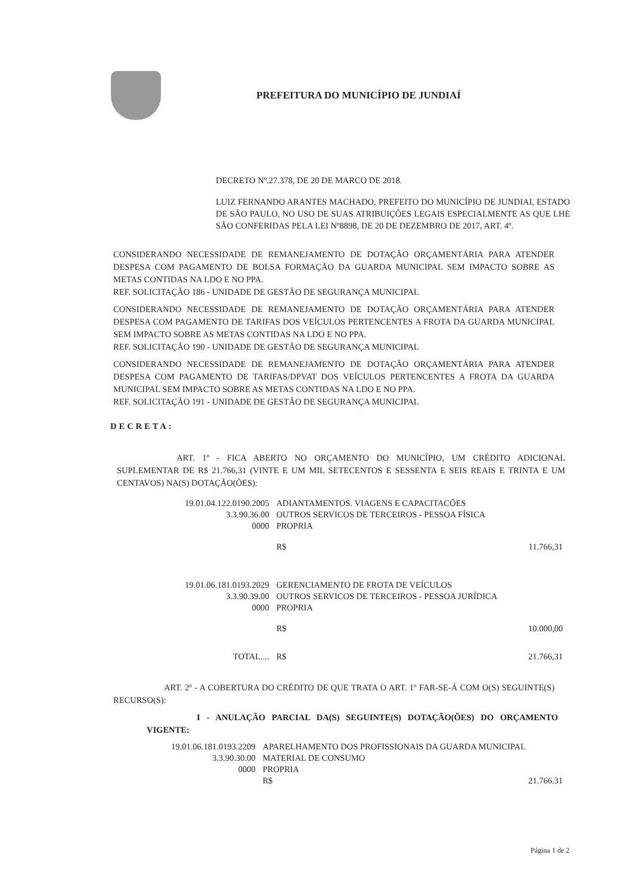PREFEITURA DO MUNICÍPIO DE JUNDIAÍ
DECRETO Nº.27.378, DE 20 DE MARCO DE 2018.
LUIZ FERNANDO ARANTES MACHADO, PREFEITO DO MUNICÍPIO DE JUNDIAI, ESTADO DE SÃO PAULO, NO USO DE SUAS ATRIBUIÇÕES LEGAIS ESPECIALMENTE AS QUE LHE SÃO CONFERIDAS PELA LEI Nº8898, DE 20 DE DEZEMBRO DE 2017, ART. 4º.
CONSIDERANDO NECESSIDADE DE REMANEJAMENTO DE DOTAÇÃO ORÇAMENTÁRIA PARA ATENDER DESPESA COM PAGAMENTO DE BOLSA FORMAÇÃO DA GUARDA MUNICIPAL SEM IMPACTO SOBRE AS METAS CONTIDAS NA LDO E NO PPA.
REF. SOLICITAÇÃO 186 - UNIDADE DE GESTÃO DE SEGURANÇA MUNICIPAL
CONSIDERANDO NECESSIDADE DE REMANEJAMENTO DE DOTAÇÃO ORÇAMENTÁRIA PARA ATENDER DESPESA COM PAGAMENTO DE TARIFAS DOS VEÍCULOS PERTENCENTES A FROTA DA GUARDA MUNICIPAL SEM IMPACTO SOBRE AS METAS CONTIDAS NA LDO E NO PPA.
REF. SOLICITAÇÃO 190 - UNIDADE DE GESTÃO DE SEGURANÇA MUNICIPAL
CONSIDERANDO NECESSIDADE DE REMANEJAMENTO DE DOTAÇÃO ORÇAMENTÁRIA PARA ATENDER DESPESA COM PAGAMENTO DE TARIFAS/DPVAT DOS VEÍCULOS PERTENCENTES A FROTA DA GUARDA MUNICIPAL SEM IMPACTO SOBRE AS METAS CONTIDAS NA LDO E NO PPA.
REF. SOLICITAÇÃO 191 - UNIDADE DE GESTÃO DE SEGURANÇA MUNICIPAL
DECRETA:
ART. 1º - FICA ABERTO NO ORÇAMENTO DO MUNICÍPIO, UM CRÉDITO ADICIONAL SUPLEMENTAR DE R$ 21.766,31 (VINTE E UM MIL SETECENTOS E SESSENTA E SEIS REAIS E TRINTA E UM CENTAVOS) NA(S) DOTAÇÃO(ÕES):
| 19.01.04.122.0190.2005 | ADIANTAMENTOS. VIAGENS E CAPACITACÕES | | |
| 3.3.90.36.00 | OUTROS SERVICOS DE TERCEIROS - PESSOA FÍSICA | | |
| 0000 | PROPRIA | | |
| | | R$ | 11.766,31 |
| 19.01.06.181.0193.2029 | GERENCIAMENTO DE FROTA DE VEÍCULOS | | |
| 3.3.90.39.00 | OUTROS SERVICOS DE TERCEIROS - PESSOA JURÍDICA | | |
| 0000 | PROPRIA | | |
| | | R$ | 10.000,00 |
| TOTAL.... | | R$ | 21.766,31 |
ART. 2º - A COBERTURA DO CRÉDITO DE QUE TRATA O ART. 1º FAR-SE-Á COM O(S) SEGUINTE(S) RECURSO(S):
I - ANULAÇÃO PARCIAL DA(S) SEGUINTE(S) DOTAÇÃO(ÕES) DO ORÇAMENTO VIGENTE:
| 19.01.06.181.0193.2209 | APARELHAMENTO DOS PROFISSIONAIS DA GUARDA MUNICIPAL | | |
| 3.3.90.30.00 | MATERIAL DE CONSUMO | | |
| 0000 | PROPRIA | | |
| | | R$ | 21.766.31 |
Página 1 de 2